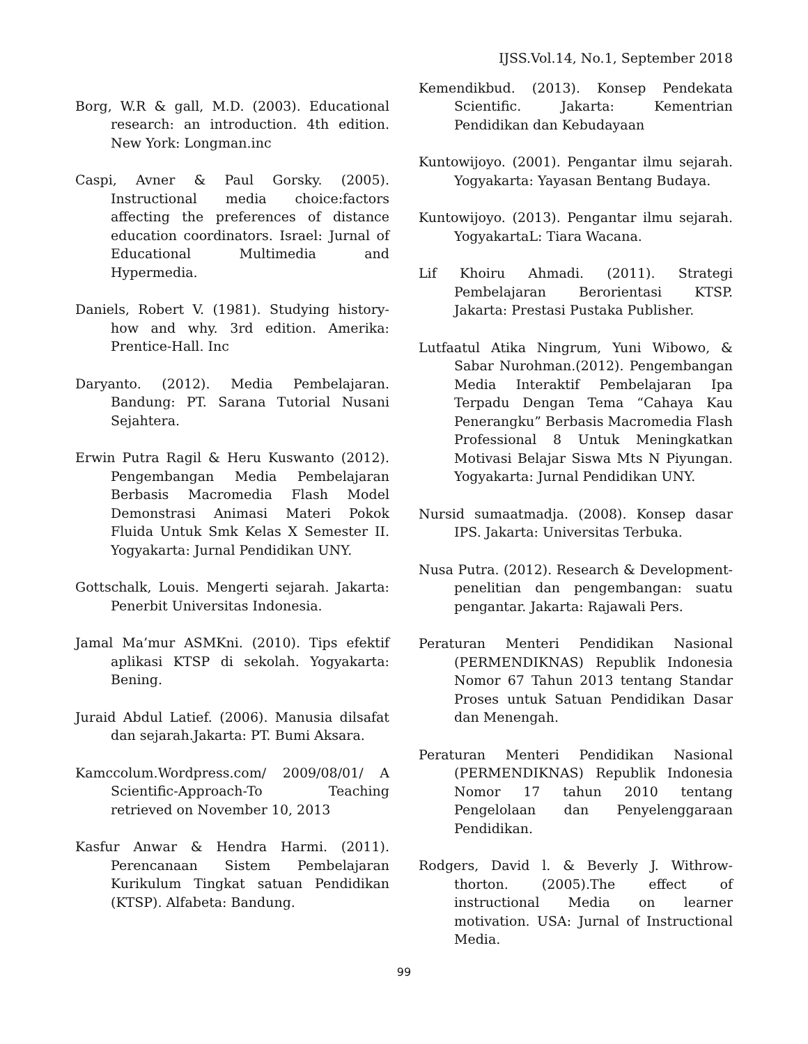IJSS.Vol.14, No.1, September 2018
Borg, W.R & gall, M.D. (2003). Educational research: an introduction. 4th edition. New York: Longman.inc
Caspi, Avner & Paul Gorsky. (2005). Instructional media choice:factors affecting the preferences of distance education coordinators. Israel: Jurnal of Educational Multimedia and Hypermedia.
Daniels, Robert V. (1981). Studying history-how and why. 3rd edition. Amerika: Prentice-Hall. Inc
Daryanto. (2012). Media Pembelajaran. Bandung: PT. Sarana Tutorial Nusani Sejahtera.
Erwin Putra Ragil & Heru Kuswanto (2012). Pengembangan Media Pembelajaran Berbasis Macromedia Flash Model Demonstrasi Animasi Materi Pokok Fluida Untuk Smk Kelas X Semester II. Yogyakarta: Jurnal Pendidikan UNY.
Gottschalk, Louis. Mengerti sejarah. Jakarta: Penerbit Universitas Indonesia.
Jamal Ma’mur ASMKni. (2010). Tips efektif aplikasi KTSP di sekolah. Yogyakarta: Bening.
Juraid Abdul Latief. (2006). Manusia dilsafat dan sejarah.Jakarta: PT. Bumi Aksara.
Kamccolum.Wordpress.com/ 2009/08/01/ A Scientific-Approach-To Teaching retrieved on November 10, 2013
Kasfur Anwar & Hendra Harmi. (2011). Perencanaan Sistem Pembelajaran Kurikulum Tingkat satuan Pendidikan (KTSP). Alfabeta: Bandung.
Kemendikbud. (2013). Konsep Pendekata Scientific. Jakarta: Kementrian Pendidikan dan Kebudayaan
Kuntowijoyo. (2001). Pengantar ilmu sejarah. Yogyakarta: Yayasan Bentang Budaya.
Kuntowijoyo. (2013). Pengantar ilmu sejarah. YogyakartaL: Tiara Wacana.
Lif Khoiru Ahmadi. (2011). Strategi Pembelajaran Berorientasi KTSP. Jakarta: Prestasi Pustaka Publisher.
Lutfaatul Atika Ningrum, Yuni Wibowo, & Sabar Nurohman.(2012). Pengembangan Media Interaktif Pembelajaran Ipa Terpadu Dengan Tema “Cahaya Kau Penerangku” Berbasis Macromedia Flash Professional 8 Untuk Meningkatkan Motivasi Belajar Siswa Mts N Piyungan. Yogyakarta: Jurnal Pendidikan UNY.
Nursid sumaatmadja. (2008). Konsep dasar IPS. Jakarta: Universitas Terbuka.
Nusa Putra. (2012). Research & Development-penelitian dan pengembangan: suatu pengantar. Jakarta: Rajawali Pers.
Peraturan Menteri Pendidikan Nasional (PERMENDIKNAS) Republik Indonesia Nomor 67 Tahun 2013 tentang Standar Proses untuk Satuan Pendidikan Dasar dan Menengah.
Peraturan Menteri Pendidikan Nasional (PERMENDIKNAS) Republik Indonesia Nomor 17 tahun 2010 tentang Pengelolaan dan Penyelenggaraan Pendidikan.
Rodgers, David l. & Beverly J. Withrow-thorton. (2005).The effect of instructional Media on learner motivation. USA: Jurnal of Instructional Media.
99